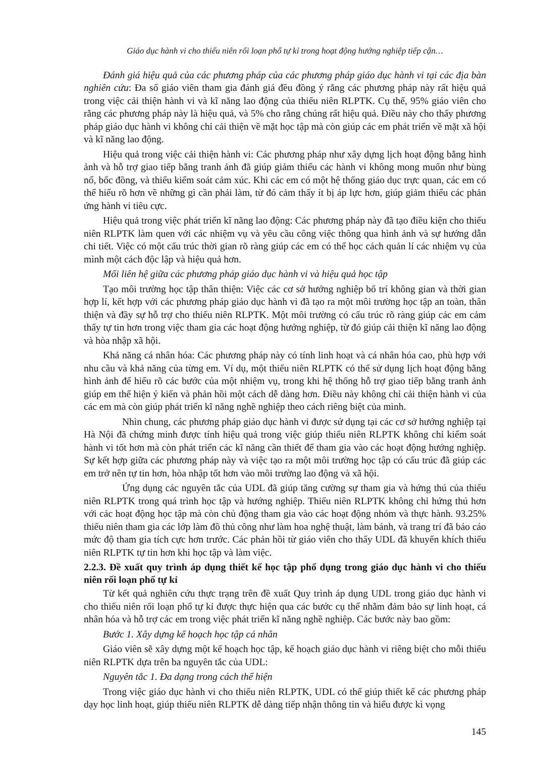Giáo dục hành vi cho thiếu niên rối loạn phổ tự kỉ trong hoạt động hướng nghiệp tiếp cận…
Đánh giá hiệu quả của các phương pháp của các phương pháp giáo dục hành vi tại các địa bàn nghiên cứu: Đa số giáo viên tham gia đánh giá đều đồng ý rằng các phương pháp này rất hiệu quả trong việc cải thiện hành vi và kĩ năng lao động của thiếu niên RLPTK. Cụ thể, 95% giáo viên cho rằng các phương pháp này là hiệu quả, và 5% cho rằng chúng rất hiệu quả. Điều này cho thấy phương pháp giáo dục hành vi không chỉ cải thiện về mặt học tập mà còn giúp các em phát triển về mặt xã hội và kĩ năng lao động.
Hiệu quả trong việc cải thiện hành vi: Các phương pháp như xây dựng lịch hoạt động bằng hình ảnh và hỗ trợ giao tiếp bằng tranh ảnh đã giúp giảm thiểu các hành vi không mong muốn như bùng nổ, bốc đồng, và thiếu kiểm soát cảm xúc. Khi các em có một hệ thống giáo dục trực quan, các em có thể hiểu rõ hơn về những gì cần phải làm, từ đó cảm thấy ít bị áp lực hơn, giúp giảm thiểu các phản ứng hành vi tiêu cực.
Hiệu quả trong việc phát triển kĩ năng lao động: Các phương pháp này đã tạo điều kiện cho thiếu niên RLPTK làm quen với các nhiệm vụ và yêu cầu công việc thông qua hình ảnh và sự hướng dẫn chi tiết. Việc có một cấu trúc thời gian rõ ràng giúp các em có thể học cách quản lí các nhiệm vụ của mình một cách độc lập và hiệu quả hơn.
Mối liên hệ giữa các phương pháp giáo dục hành vi và hiệu quả học tập
Tạo môi trường học tập thân thiện: Việc các cơ sở hướng nghiệp bố trí không gian và thời gian hợp lí, kết hợp với các phương pháp giáo dục hành vi đã tạo ra một môi trường học tập an toàn, thân thiện và đầy sự hỗ trợ cho thiếu niên RLPTK. Một môi trường có cấu trúc rõ ràng giúp các em cảm thấy tự tin hơn trong việc tham gia các hoạt động hướng nghiệp, từ đó giúp cải thiện kĩ năng lao động và hòa nhập xã hội.
Khả năng cá nhân hóa: Các phương pháp này có tính linh hoạt và cá nhân hóa cao, phù hợp với nhu cầu và khả năng của từng em. Ví dụ, một thiếu niên RLPTK có thể sử dụng lịch hoạt động bằng hình ảnh để hiểu rõ các bước của một nhiệm vụ, trong khi hệ thống hỗ trợ giao tiếp bằng tranh ảnh giúp em thể hiện ý kiến và phản hồi một cách dễ dàng hơn. Điều này không chỉ cải thiện hành vi của các em mà còn giúp phát triển kĩ năng nghề nghiệp theo cách riêng biệt của mình.
Nhìn chung, các phương pháp giáo dục hành vi được sử dụng tại các cơ sở hướng nghiệp tại Hà Nội đã chứng minh được tính hiệu quả trong việc giúp thiếu niên RLPTK không chỉ kiểm soát hành vi tốt hơn mà còn phát triển các kĩ năng cần thiết để tham gia vào các hoạt động hướng nghiệp. Sự kết hợp giữa các phương pháp này và việc tạo ra một môi trường học tập có cấu trúc đã giúp các em trở nên tự tin hơn, hòa nhập tốt hơn vào môi trường lao động và xã hội.
Ứng dụng các nguyên tắc của UDL đã giúp tăng cường sự tham gia và hứng thú của thiếu niên RLPTK trong quá trình học tập và hướng nghiệp. Thiếu niên RLPTK không chỉ hứng thú hơn với các hoạt động học tập mà còn chủ động tham gia vào các hoạt động nhóm và thực hành. 93.25% thiếu niên tham gia các lớp làm đồ thủ công như làm hoa nghệ thuật, làm bánh, và trang trí đã báo cáo mức độ tham gia tích cực hơn trước. Các phản hồi từ giáo viên cho thấy UDL đã khuyến khích thiếu niên RLPTK tự tin hơn khi học tập và làm việc.
2.2.3. Đề xuất quy trình áp dụng thiết kế học tập phổ dụng trong giáo dục hành vi cho thiếu niên rối loạn phổ tự kỉ
Từ kết quả nghiên cứu thực trạng trên đề xuất Quy trình áp dụng UDL trong giáo dục hành vi cho thiếu niên rối loạn phổ tự kỉ được thực hiện qua các bước cụ thể nhằm đảm bảo sự linh hoạt, cá nhân hóa và hỗ trợ các em trong việc phát triển kĩ năng nghề nghiệp. Các bước này bao gồm:
Bước 1. Xây dựng kế hoạch học tập cá nhân
Giáo viên sẽ xây dựng một kế hoạch học tập, kế hoạch giáo dục hành vi riêng biệt cho mỗi thiếu niên RLPTK dựa trên ba nguyên tắc của UDL:
Nguyên tắc 1. Đa dạng trong cách thể hiện
Trong việc giáo dục hành vi cho thiếu niên RLPTK, UDL có thể giúp thiết kế các phương pháp dạy học linh hoạt, giúp thiếu niên RLPTK dễ dàng tiếp nhận thông tin và hiểu được kì vọng
145